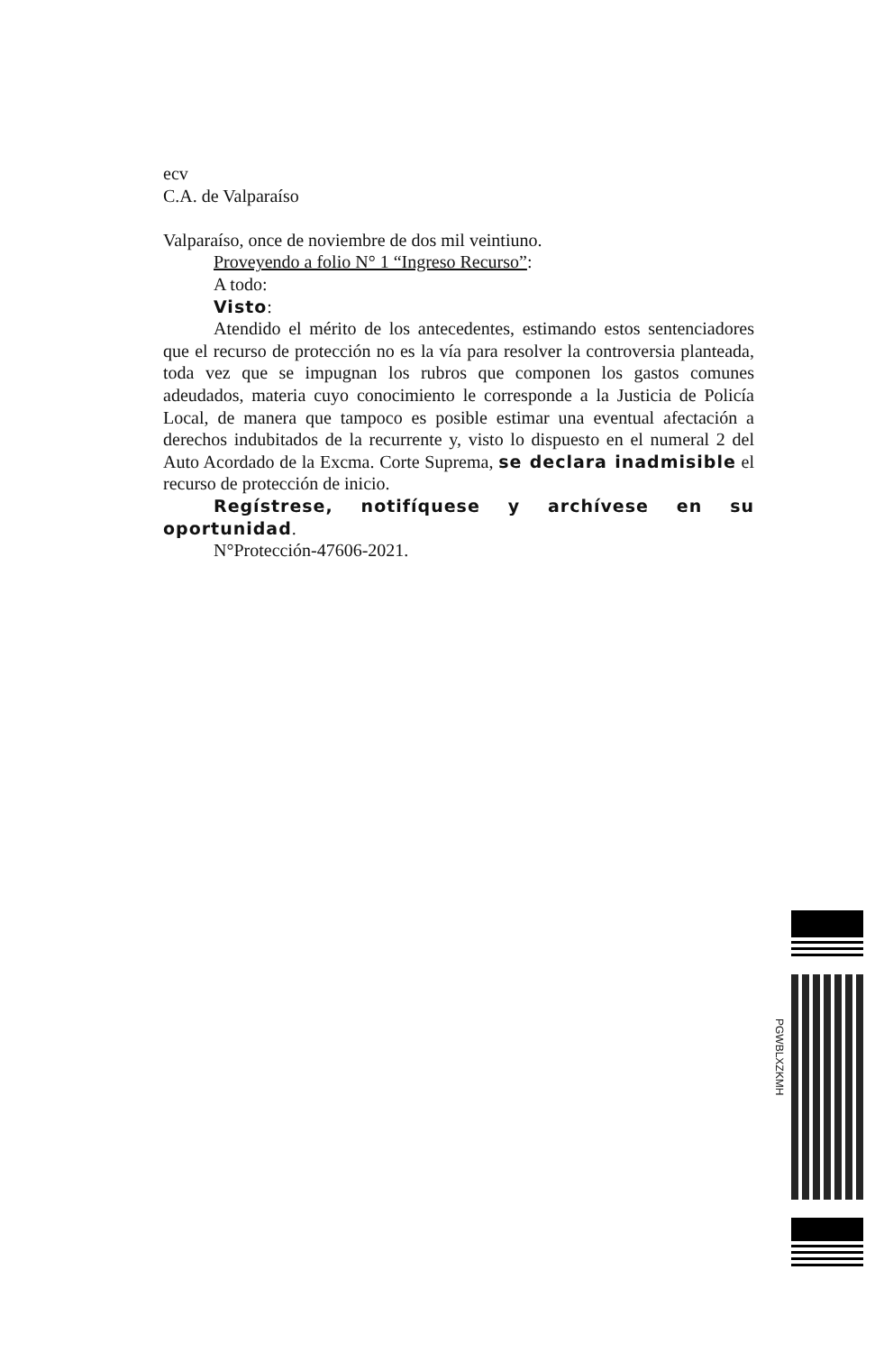ecv
C.A. de Valparaíso
Valparaíso, once de noviembre de dos mil veintiuno.
Proveyendo a folio N° 1 “Ingreso Recurso”:
A todo:
Visto:
Atendido el mérito de los antecedentes, estimando estos sentenciadores que el recurso de protección no es la vía para resolver la controversia planteada, toda vez que se impugnan los rubros que componen los gastos comunes adeudados, materia cuyo conocimiento le corresponde a la Justicia de Policía Local, de manera que tampoco es posible estimar una eventual afectación a derechos indubitados de la recurrente y, visto lo dispuesto en el numeral 2 del Auto Acordado de la Excma. Corte Suprema, se declara inadmisible el recurso de protección de inicio.
Regístrese, notifíquese y archívese en su oportunidad.
N°Protección-47606-2021.
PGWBLXZKMH